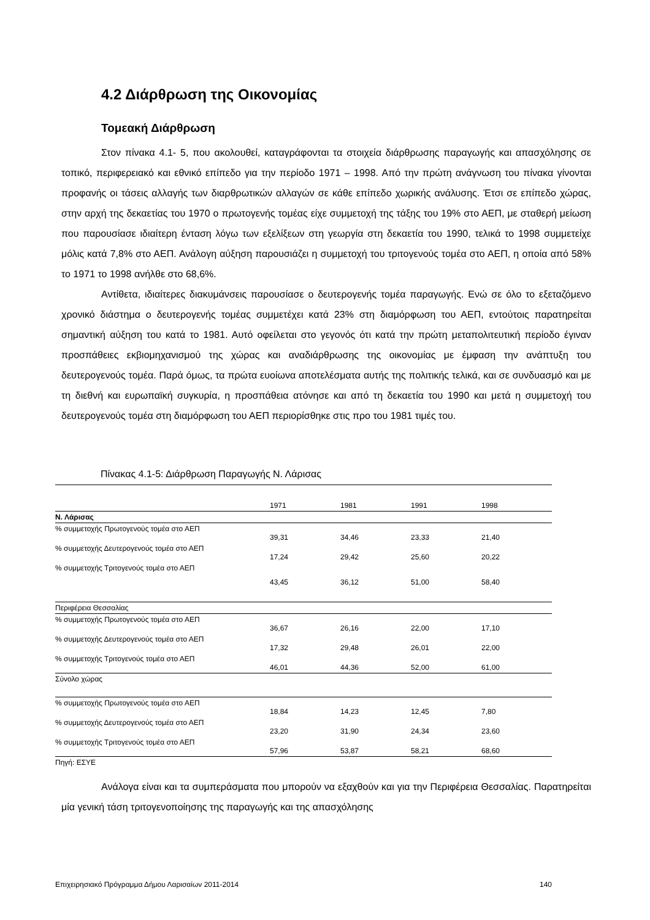4.2 Διάρθρωση της Οικονομίας
Τομεακή Διάρθρωση
Στον πίνακα 4.1- 5, που ακολουθεί, καταγράφονται τα στοιχεία διάρθρωσης παραγωγής και απασχόλησης σε τοπικό, περιφερειακό και εθνικό επίπεδο για την περίοδο 1971 – 1998. Από την πρώτη ανάγνωση του πίνακα γίνονται προφανής οι τάσεις αλλαγής των διαρθρωτικών αλλαγών σε κάθε επίπεδο χωρικής ανάλυσης. Έτσι σε επίπεδο χώρας, στην αρχή της δεκαετίας του 1970 ο πρωτογενής τομέας είχε συμμετοχή της τάξης του 19% στο ΑΕΠ, με σταθερή μείωση που παρουσίασε ιδιαίτερη ένταση λόγω των εξελίξεων στη γεωργία στη δεκαετία του 1990, τελικά το 1998 συμμετείχε μόλις κατά 7,8% στο ΑΕΠ. Ανάλογη αύξηση παρουσιάζει η συμμετοχή του τριτογενούς τομέα στο ΑΕΠ, η οποία από 58% το 1971 το 1998 ανήλθε στο 68,6%.
Αντίθετα, ιδιαίτερες διακυμάνσεις παρουσίασε ο δευτερογενής τομέα παραγωγής. Ενώ σε όλο το εξεταζόμενο χρονικό διάστημα ο δευτερογενής τομέας συμμετέχει κατά 23% στη διαμόρφωση του ΑΕΠ, εντούτοις παρατηρείται σημαντική αύξηση του κατά το 1981. Αυτό οφείλεται στο γεγονός ότι κατά την πρώτη μεταπολιτευτική περίοδο έγιναν προσπάθειες εκβιομηχανισμού της χώρας και αναδιάρθρωσης της οικονομίας με έμφαση την ανάπτυξη του δευτερογενούς τομέα. Παρά όμως, τα πρώτα ευοίωνα αποτελέσματα αυτής της πολιτικής τελικά, και σε συνδυασμό και με τη διεθνή και ευρωπαϊκή συγκυρία, η προσπάθεια ατόνησε και από τη δεκαετία του 1990 και μετά η συμμετοχή του δευτερογενούς τομέα στη διαμόρφωση του ΑΕΠ περιορίσθηκε στις προ του 1981 τιμές του.
Πίνακας 4.1-5: Διάρθρωση Παραγωγής Ν. Λάρισας
| | 1971 | 1981 | 1991 | 1998 |
| Ν. Λάρισας | | | | |
| % συμμετοχής Πρωτογενούς τομέα στο ΑΕΠ | 39,31 | 34,46 | 23,33 | 21,40 |
| % συμμετοχής Δευτερογενούς τομέα στο ΑΕΠ | 17,24 | 29,42 | 25,60 | 20,22 |
| % συμμετοχής Τριτογενούς τομέα στο ΑΕΠ | 43,45 | 36,12 | 51,00 | 58,40 |
| Περιφέρεια Θεσσαλίας | | | | |
| % συμμετοχής Πρωτογενούς τομέα στο ΑΕΠ | 36,67 | 26,16 | 22,00 | 17,10 |
| % συμμετοχής Δευτερογενούς τομέα στο ΑΕΠ | 17,32 | 29,48 | 26,01 | 22,00 |
| % συμμετοχής Τριτογενούς τομέα στο ΑΕΠ | 46,01 | 44,36 | 52,00 | 61,00 |
| Σύνολο χώρας | | | | |
| % συμμετοχής Πρωτογενούς τομέα στο ΑΕΠ | 18,84 | 14,23 | 12,45 | 7,80 |
| % συμμετοχής Δευτερογενούς τομέα στο ΑΕΠ | 23,20 | 31,90 | 24,34 | 23,60 |
| % συμμετοχής Τριτογενούς τομέα στο ΑΕΠ | 57,96 | 53,87 | 58,21 | 68,60 |
Πηγή: ΕΣΥΕ
Ανάλογα είναι και τα συμπεράσματα που μπορούν να εξαχθούν και για την Περιφέρεια Θεσσαλίας. Παρατηρείται μία γενική τάση τριτογενοποίησης της παραγωγής και της απασχόλησης
Επιχειρησιακό Πρόγραμμα Δήμου Λαρισαίων 2011-2014 140